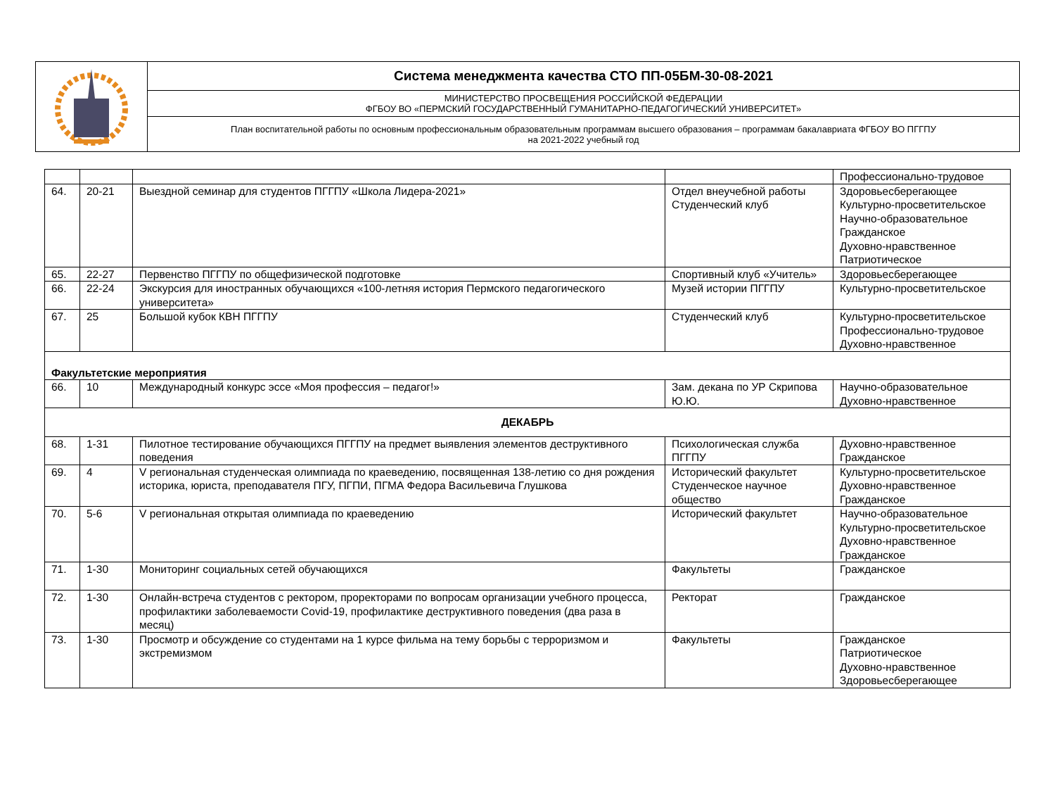| | Система менеджмента качества СТО ПП-05БМ-30-08-2021 |
| | МИНИСТЕРСТВО ПРОСВЕЩЕНИЯ РОССИЙСКОЙ ФЕДЕРАЦИИ ФГБОУ ВО «ПЕРМСКИЙ ГОСУДАРСТВЕННЫЙ ГУМАНИТАРНО-ПЕДАГОГИЧЕСКИЙ УНИВЕРСИТЕТ» |
| | План воспитательной работы по основным профессиональным образовательным программам высшего образования – программам бакалавриата ФГБОУ ВО ПГГПУ на 2021-2022 учебный год |
| | | | | Профессионально-трудовое |
| 64. | 20-21 | Выездной семинар для студентов ПГГПУ «Школа Лидера-2021» | Отдел внеучебной работы Студенческий клуб | Здоровьесберегающее Культурно-просветительское Научно-образовательное Гражданское Духовно-нравственное Патриотическое |
| 65. | 22-27 | Первенство ПГГПУ по общефизической подготовке | Спортивный клуб «Учитель» | Здоровьесберегающее |
| 66. | 22-24 | Экскурсия для иностранных обучающихся «100-летняя история Пермского педагогического университета» | Музей истории ПГГПУ | Культурно-просветительское |
| 67. | 25 | Большой кубок КВН ПГГПУ | Студенческий клуб | Культурно-просветительское Профессионально-трудовое Духовно-нравственное |
| Факультетские мероприятия | | | | |
| 66. | 10 | Международный конкурс эссе «Моя профессия – педагог!» | Зам. декана по УР Скрипова Ю.Ю. | Научно-образовательное Духовно-нравственное |
| ДЕКАБРЬ | | | | |
| 68. | 1-31 | Пилотное тестирование обучающихся ПГГПУ на предмет выявления элементов деструктивного поведения | Психологическая служба ПГГПУ | Духовно-нравственное Гражданское |
| 69. | 4 | V региональная студенческая олимпиада по краеведению, посвященная 138-летию со дня рождения историка, юриста, преподавателя ПГУ, ПГПИ, ПГМА Федора Васильевича Глушкова | Исторический факультет Студенческое научное общество | Культурно-просветительское Духовно-нравственное Гражданское |
| 70. | 5-6 | V региональная открытая олимпиада по краеведению | Исторический факультет | Научно-образовательное Культурно-просветительское Духовно-нравственное Гражданское |
| 71. | 1-30 | Мониторинг социальных сетей обучающихся | Факультеты | Гражданское |
| 72. | 1-30 | Онлайн-встреча студентов с ректором, проректорами по вопросам организации учебного процесса, профилактики заболеваемости Covid-19, профилактике деструктивного поведения (два раза в месяц) | Ректорат | Гражданское |
| 73. | 1-30 | Просмотр и обсуждение со студентами на 1 курсе фильма на тему борьбы с терроризмом и экстремизмом | Факультеты | Гражданское Патриотическое Духовно-нравственное Здоровьесберегающее |